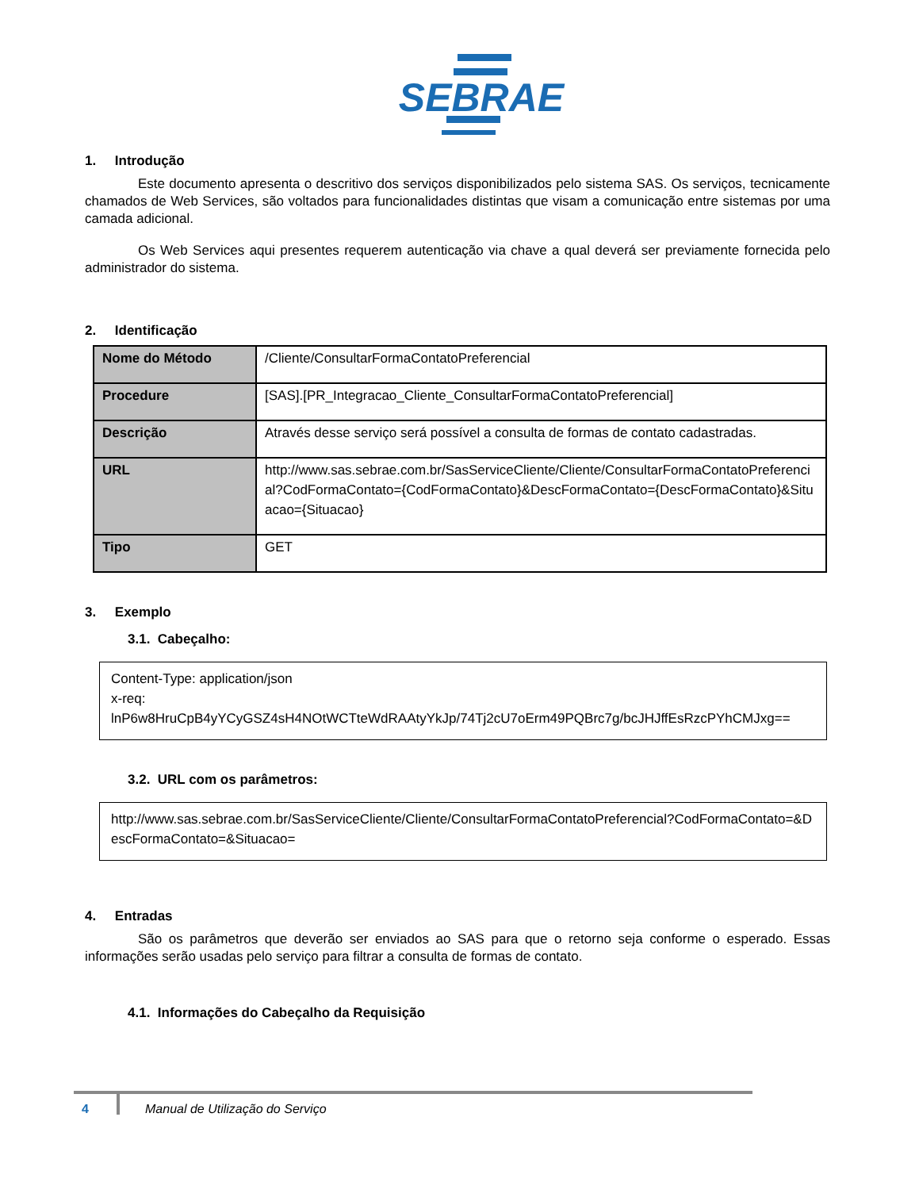SEBRAE
1. Introdução
Este documento apresenta o descritivo dos serviços disponibilizados pelo sistema SAS. Os serviços, tecnicamente chamados de Web Services, são voltados para funcionalidades distintas que visam a comunicação entre sistemas por uma camada adicional.
Os Web Services aqui presentes requerem autenticação via chave a qual deverá ser previamente fornecida pelo administrador do sistema.
2. Identificação
| Nome do Método | /Cliente/ConsultarFormaContatoPreferencial |
| Procedure | [SAS].[PR_Integracao_Cliente_ConsultarFormaContatoPreferencial] |
| Descrição | Através desse serviço será possível a consulta de formas de contato cadastradas. |
| URL | http://www.sas.sebrae.com.br/SasServiceCliente/Cliente/ConsultarFormaContatoPreferencial?CodFormaContato={CodFormaContato}&DescFormaContato={DescFormaContato}&Situacao={Situacao} |
| Tipo | GET |
3. Exemplo
3.1. Cabeçalho:
Content-Type: application/json
x-req:
lnP6w8HruCpB4yYCyGSZ4sH4NOtWCTteWdRAAtyYkJp/74Tj2cU7oErm49PQBrc7g/bcJHJffEsRzcPYhCMJxg==
3.2. URL com os parâmetros:
http://www.sas.sebrae.com.br/SasServiceCliente/Cliente/ConsultarFormaContatoPreferencial?CodFormaContato=&DescFormaContato=&Situacao=
4. Entradas
São os parâmetros que deverão ser enviados ao SAS para que o retorno seja conforme o esperado. Essas informações serão usadas pelo serviço para filtrar a consulta de formas de contato.
4.1. Informações do Cabeçalho da Requisição
4 Manual de Utilização do Serviço